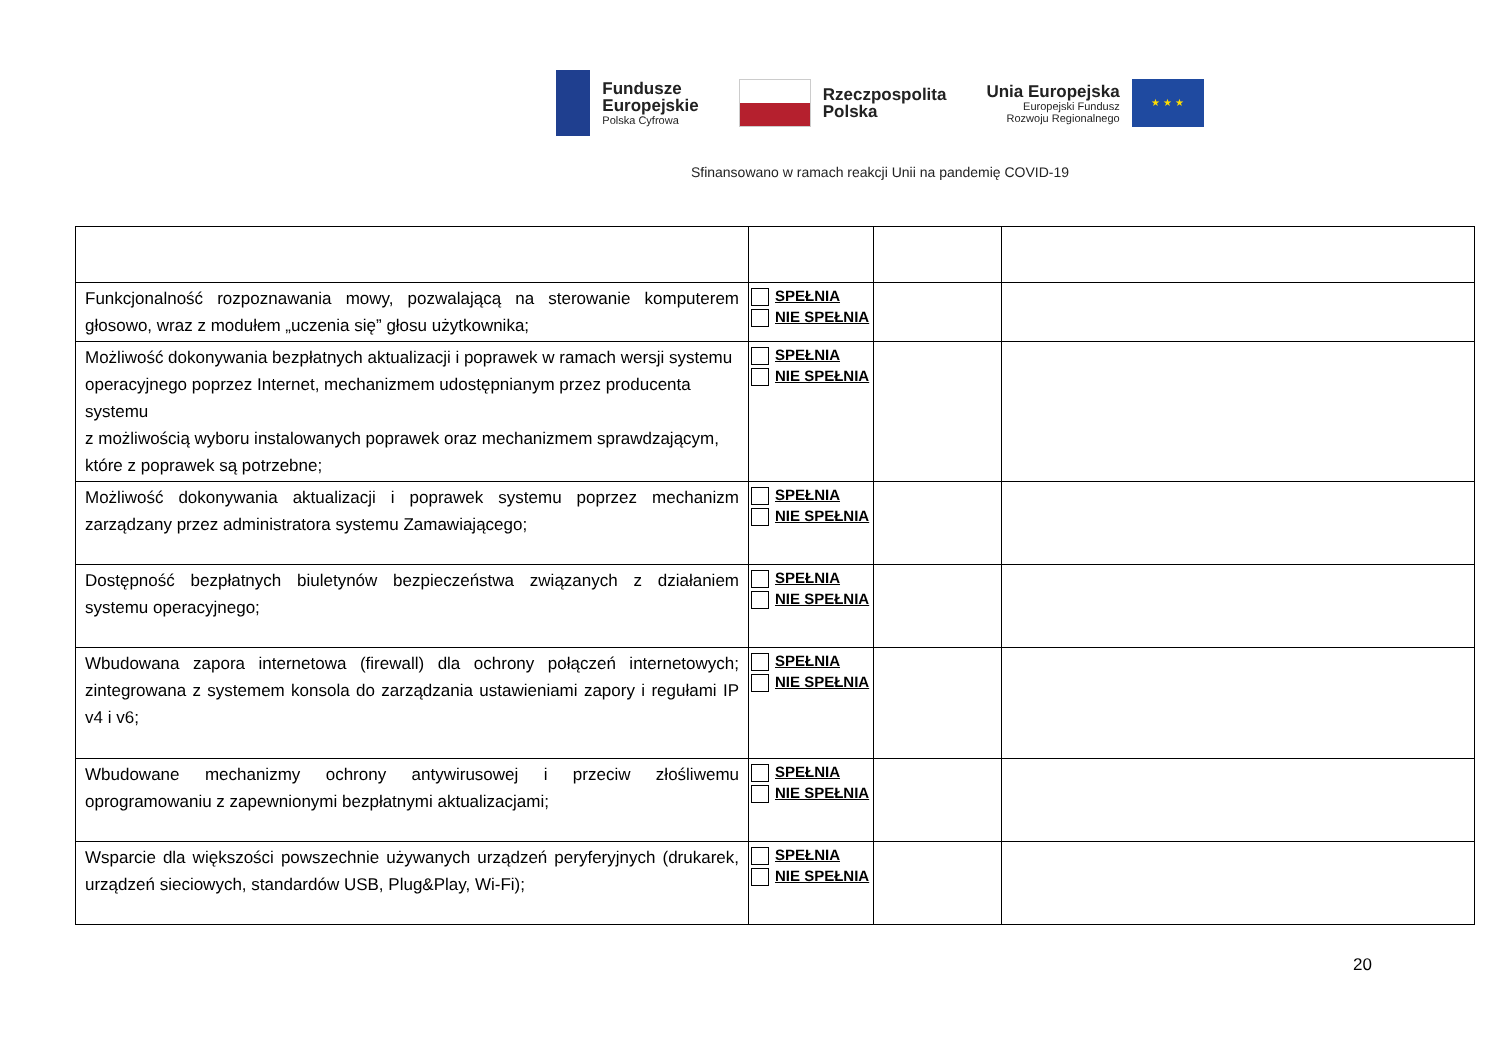Fundusze
Europejskie
Polska Cyfrowa
Rzeczpospolita
Polska
Unia Europejska
Europejski Fundusz
Rozwoju Regionalnego
★ ★ ★
Sfinansowano w ramach reakcji Unii na pandemię COVID-19
| Funkcjonalność rozpoznawania mowy, pozwalającą na sterowanie komputerem głosowo, wraz z modułem „uczenia się” głosu użytkownika; | SPEŁNIA NIE SPEŁNIA | | |
| Możliwość dokonywania bezpłatnych aktualizacji i poprawek w ramach wersji systemu operacyjnego poprzez Internet, mechanizmem udostępnianym przez producenta systemu z możliwością wyboru instalowanych poprawek oraz mechanizmem sprawdzającym, które z poprawek są potrzebne; | SPEŁNIA NIE SPEŁNIA | | |
| Możliwość dokonywania aktualizacji i poprawek systemu poprzez mechanizm zarządzany przez administratora systemu Zamawiającego; | SPEŁNIA NIE SPEŁNIA | | |
| Dostępność bezpłatnych biuletynów bezpieczeństwa związanych z działaniem systemu operacyjnego; | SPEŁNIA NIE SPEŁNIA | | |
| Wbudowana zapora internetowa (firewall) dla ochrony połączeń internetowych; zintegrowana z systemem konsola do zarządzania ustawieniami zapory i regułami IP v4 i v6; | SPEŁNIA NIE SPEŁNIA | | |
| Wbudowane mechanizmy ochrony antywirusowej i przeciw złośliwemu oprogramowaniu z zapewnionymi bezpłatnymi aktualizacjami; | SPEŁNIA NIE SPEŁNIA | | |
| Wsparcie dla większości powszechnie używanych urządzeń peryferyjnych (drukarek, urządzeń sieciowych, standardów USB, Plug&Play, Wi-Fi); | SPEŁNIA NIE SPEŁNIA | | |
20